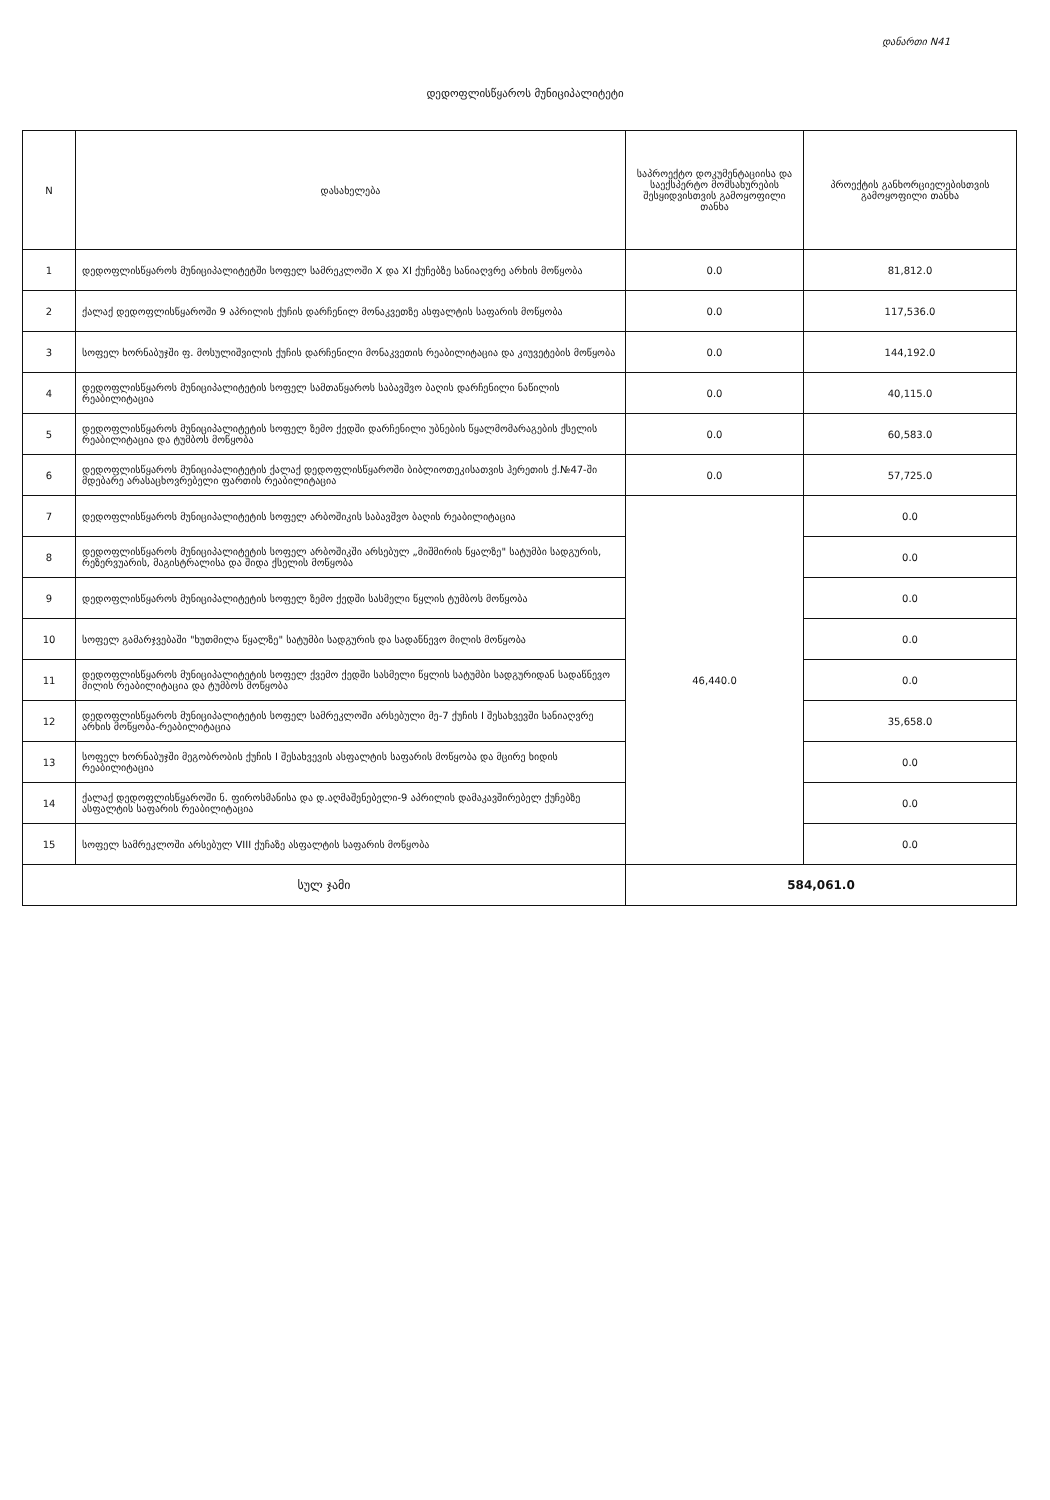დანართი N41
დედოფლისწყაროს მუნიციპალიტეტი
| N | დასახელება | საპროექტო დოკუმენტაციისა და საექსპერტო მომსახურების შესყიდვისთვის გამოყოფილი თანხა | პროექტის განხორციელებისთვის გამოყოფილი თანხა |
| --- | --- | --- | --- |
| 1 | დედოფლისწყაროს მუნიციპალიტეტში სოფელ სამრეკლოში X და XI ქუჩებზე სანიაღვრე არხის მოწყობა | 0.0 | 81,812.0 |
| 2 | ქალაქ დედოფლისწყაროში 9 აპრილის ქუჩის დარჩენილ მონაკვეთზე ასფალტის საფარის მოწყობა | 0.0 | 117,536.0 |
| 3 | სოფელ ხორნაბუჯში ფ. მოსულიშვილის ქუჩის დარჩენილი მონაკვეთის რეაბილიტაცია და კიუვეტების მოწყობა | 0.0 | 144,192.0 |
| 4 | დედოფლისწყაროს მუნიციპალიტეტის სოფელ სამთაწყაროს საბავშვო ბაღის დარჩენილი ნაწილის რეაბილიტაცია | 0.0 | 40,115.0 |
| 5 | დედოფლისწყაროს მუნიციპალიტეტის სოფელ ზემო ქედში დარჩენილი უბნების წყალმომარაგების ქსელის რეაბილიტაცია და ტუმბოს მოწყობა | 0.0 | 60,583.0 |
| 6 | დედოფლისწყაროს მუნიციპალიტეტის ქალაქ დედოფლისწყაროში ბიბლიოთეკისათვის ჰერეთის ქ.№47-ში მდებარე არასაცხოვრებელი ფართის რეაბილიტაცია | 0.0 | 57,725.0 |
| 7 | დედოფლისწყაროს მუნიციპალიტეტის სოფელ არბოშიკის საბავშვო ბაღის რეაბილიტაცია | 46,440.0 | 0.0 |
| 8 | დედოფლისწყაროს მუნიციპალიტეტის სოფელ არბოშიკში არსებულ „მიშმირის წყალზე" სატუმბი სადგურის, რეზერვუარის, მაგისტრალისა და შიდა ქსელის მოწყობა | | 0.0 |
| 9 | დედოფლისწყაროს მუნიციპალიტეტის სოფელ ზემო ქედში სასმელი წყლის ტუმბოს მოწყობა | | 0.0 |
| 10 | სოფელ გამარჯვებაში "ხუთმილა წყალზე" სატუმბი სადგურის და სადაწნევო მილის მოწყობა | | 0.0 |
| 11 | დედოფლისწყაროს მუნიციპალიტეტის სოფელ ქვემო ქედში სასმელი წყლის სატუმბი სადგურიდან სადაწნევო მილის რეაბილიტაცია და ტუმბოს მოწყობა | | 0.0 |
| 12 | დედოფლისწყაროს მუნიციპალიტეტის სოფელ სამრეკლოში არსებული მე-7 ქუჩის I შესახვევში სანიაღვრე არხის მოწყობა-რეაბილიტაცია | | 35,658.0 |
| 13 | სოფელ ხორნაბუჯში მეგობრობის ქუჩის I შესახვევის ასფალტის საფარის მოწყობა და მცირე ხიდის რეაბილიტაცია | | 0.0 |
| 14 | ქალაქ დედოფლისწყაროში ნ. ფიროსმანისა და დ.აღმაშენებელი-9 აპრილის დამაკავშირებელ ქუჩებზე ასფალტის საფარის რეაბილიტაცია | | 0.0 |
| 15 | სოფელ სამრეკლოში არსებულ VIII ქუჩაზე ასფალტის საფარის მოწყობა | | 0.0 |
| სულ ჯამი | | 584,061.0 | |